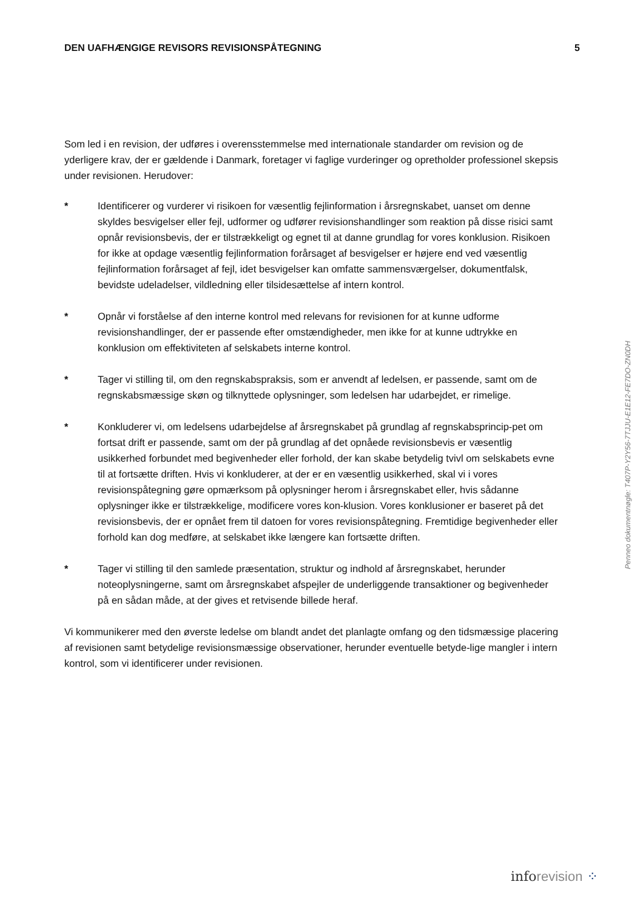DEN UAFHÆNGIGE REVISORS REVISIONSPÅTEGNING 5
Som led i en revision, der udføres i overensstemmelse med internationale standarder om revision og de yderligere krav, der er gældende i Danmark, foretager vi faglige vurderinger og opretholder professionel skepsis under revisionen. Herudover:
* Identificerer og vurderer vi risikoen for væsentlig fejlinformation i årsregnskabet, uanset om denne skyldes besvigelser eller fejl, udformer og udfører revisionshandlinger som reaktion på disse risici samt opnår revisionsbevis, der er tilstrækkeligt og egnet til at danne grundlag for vores konklusion. Risikoen for ikke at opdage væsentlig fejlinformation forårsaget af besvigelser er højere end ved væsentlig fejlinformation forårsaget af fejl, idet besvigelser kan omfatte sammensværgelser, dokumentfalsk, bevidste udeladelser, vildledning eller tilsidesættelse af intern kontrol.
* Opnår vi forståelse af den interne kontrol med relevans for revisionen for at kunne udforme revisionshandlinger, der er passende efter omstændigheder, men ikke for at kunne udtrykke en konklusion om effektiviteten af selskabets interne kontrol.
* Tager vi stilling til, om den regnskabspraksis, som er anvendt af ledelsen, er passende, samt om de regnskabsmæssige skøn og tilknyttede oplysninger, som ledelsen har udarbejdet, er rimelige.
* Konkluderer vi, om ledelsens udarbejdelse af årsregnskabet på grundlag af regnskabsprincip-pet om fortsat drift er passende, samt om der på grundlag af det opnåede revisionsbevis er væsentlig usikkerhed forbundet med begivenheder eller forhold, der kan skabe betydelig tvivl om selskabets evne til at fortsætte driften. Hvis vi konkluderer, at der er en væsentlig usikkerhed, skal vi i vores revisionspåtegning gøre opmærksom på oplysninger herom i årsregnskabet eller, hvis sådanne oplysninger ikke er tilstrækkelige, modificere vores kon-klusion. Vores konklusioner er baseret på det revisionsbevis, der er opnået frem til datoen for vores revisionspåtegning. Fremtidige begivenheder eller forhold kan dog medføre, at selskabet ikke længere kan fortsætte driften.
* Tager vi stilling til den samlede præsentation, struktur og indhold af årsregnskabet, herunder noteoplysningerne, samt om årsregnskabet afspejler de underliggende transaktioner og begivenheder på en sådan måde, at der gives et retvisende billede heraf.
Vi kommunikerer med den øverste ledelse om blandt andet det planlagte omfang og den tidsmæssige placering af revisionen samt betydelige revisionsmæssige observationer, herunder eventuelle betyde-lige mangler i intern kontrol, som vi identificerer under revisionen.
Penneo dokumentnøgle: T407P-Y2Y56-7TJJU-E1E12-FE7DO-ZN0DH
inforevision ⁘